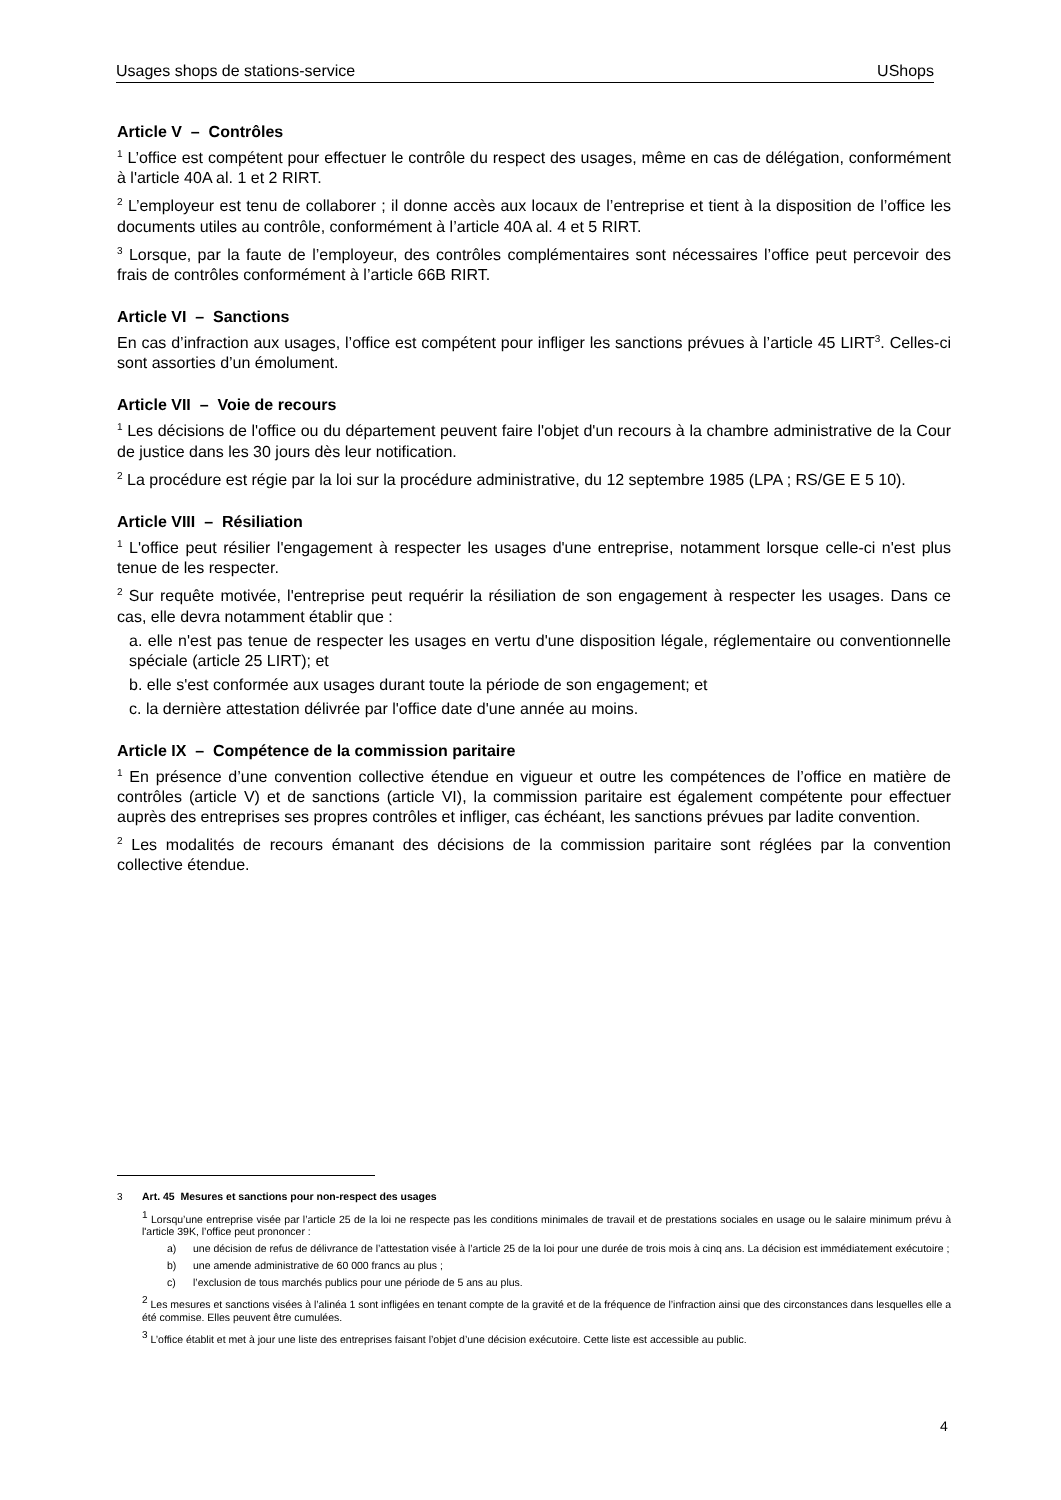Usages shops de stations-service UShops
Article V – Contrôles
<sup>1</sup> L’office est compétent pour effectuer le contrôle du respect des usages, même en cas de délégation, conformément à l'article 40A al. 1 et 2 RIRT.
<sup>2</sup> L’employeur est tenu de collaborer ; il donne accès aux locaux de l’entreprise et tient à la disposition de l’office les documents utiles au contrôle, conformément à l’article 40A al. 4 et 5 RIRT.
<sup>3</sup> Lorsque, par la faute de l’employeur, des contrôles complémentaires sont nécessaires l’office peut percevoir des frais de contrôles conformément à l’article 66B RIRT.
Article VI – Sanctions
En cas d’infraction aux usages, l’office est compétent pour infliger les sanctions prévues à l’article 45 LIRT<sup>3</sup>. Celles-ci sont assorties d’un émolument.
Article VII – Voie de recours
<sup>1</sup> Les décisions de l'office ou du département peuvent faire l'objet d'un recours à la chambre administrative de la Cour de justice dans les 30 jours dès leur notification.
<sup>2</sup> La procédure est régie par la loi sur la procédure administrative, du 12 septembre 1985 (LPA ; RS/GE E 5 10).
Article VIII – Résiliation
<sup>1</sup> L'office peut résilier l'engagement à respecter les usages d'une entreprise, notamment lorsque celle-ci n'est plus tenue de les respecter.
<sup>2</sup> Sur requête motivée, l'entreprise peut requérir la résiliation de son engagement à respecter les usages. Dans ce cas, elle devra notamment établir que :
a. elle n'est pas tenue de respecter les usages en vertu d'une disposition légale, réglementaire ou conventionnelle spéciale (article 25 LIRT); et
b. elle s'est conformée aux usages durant toute la période de son engagement; et
c. la dernière attestation délivrée par l'office date d'une année au moins.
Article IX – Compétence de la commission paritaire
<sup>1</sup> En présence d’une convention collective étendue en vigueur et outre les compétences de l’office en matière de contrôles (article V) et de sanctions (article VI), la commission paritaire est également compétente pour effectuer auprès des entreprises ses propres contrôles et infliger, cas échéant, les sanctions prévues par ladite convention.
<sup>2</sup> Les modalités de recours émanant des décisions de la commission paritaire sont réglées par la convention collective étendue.
<sup>3</sup> Art. 45 Mesures et sanctions pour non-respect des usages
<sup>1</sup> Lorsqu’une entreprise visée par l’article 25 de la loi ne respecte pas les conditions minimales de travail et de prestations sociales en usage ou le salaire minimum prévu à l'article 39K, l’office peut prononcer :
a) une décision de refus de délivrance de l’attestation visée à l’article 25 de la loi pour une durée de trois mois à cinq ans. La décision est immédiatement exécutoire ;
b) une amende administrative de 60 000 francs au plus ;
c) l’exclusion de tous marchés publics pour une période de 5 ans au plus.
<sup>2</sup> Les mesures et sanctions visées à l’alinéa 1 sont infligées en tenant compte de la gravité et de la fréquence de l’infraction ainsi que des circonstances dans lesquelles elle a été commise. Elles peuvent être cumulées.
<sup>3</sup> L’office établit et met à jour une liste des entreprises faisant l’objet d’une décision exécutoire. Cette liste est accessible au public.
4